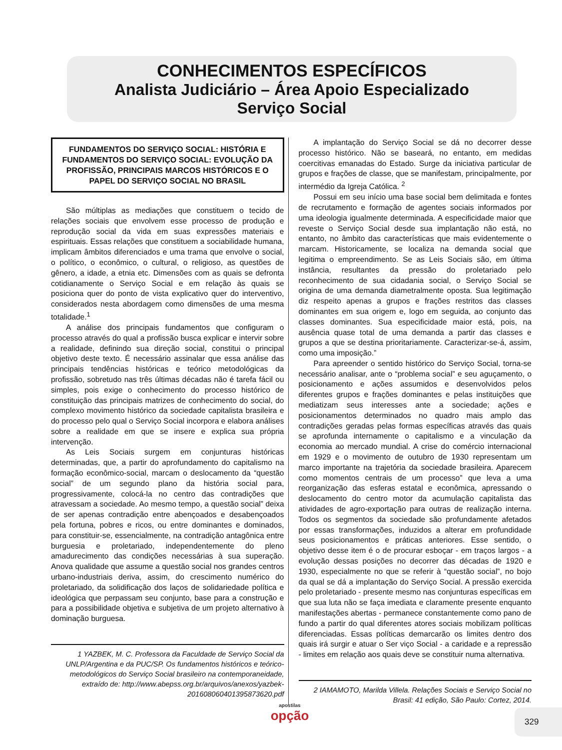CONHECIMENTOS ESPECÍFICOS
Analista Judiciário – Área Apoio Especializado
Serviço Social
FUNDAMENTOS DO SERVIÇO SOCIAL: HISTÓRIA E FUNDAMENTOS DO SERVIÇO SOCIAL: EVOLUÇÃO DA PROFISSÃO, PRINCIPAIS MARCOS HISTÓRICOS E O PAPEL DO SERVIÇO SOCIAL NO BRASIL
São múltiplas as mediações que constituem o tecido de relações sociais que envolvem esse processo de produção e reprodução social da vida em suas expressões materiais e espirituais. Essas relações que constituem a sociabilidade humana, implicam âmbitos diferenciados e uma trama que envolve o social, o político, o econômico, o cultural, o religioso, as questões de gênero, a idade, a etnia etc. Dimensões com as quais se defronta cotidianamente o Serviço Social e em relação às quais se posiciona quer do ponto de vista explicativo quer do interventivo, considerados nesta abordagem como dimensões de uma mesma totalidade.<sup>1</sup>
A análise dos principais fundamentos que configuram o processo através do qual a profissão busca explicar e intervir sobre a realidade, definindo sua direção social, constitui o principal objetivo deste texto. É necessário assinalar que essa análise das principais tendências históricas e teórico metodológicas da profissão, sobretudo nas três últimas décadas não é tarefa fácil ou simples, pois exige o conhecimento do processo histórico de constituição das principais matrizes de conhecimento do social, do complexo movimento histórico da sociedade capitalista brasileira e do processo pelo qual o Serviço Social incorpora e elabora análises sobre a realidade em que se insere e explica sua própria intervenção.
As Leis Sociais surgem em conjunturas históricas determinadas, que, a partir do aprofundamento do capitalismo na formação econômico-social, marcam o deslocamento da “questão social” de um segundo plano da história social para, progressivamente, colocá-la no centro das contradições que atravessam a sociedade. Ao mesmo tempo, a questão social” deixa de ser apenas contradição entre abençoados e desabençoados pela fortuna, pobres e ricos, ou entre dominantes e dominados, para constituir-se, essencialmente, na contradição antagônica entre burguesia e proletariado, independentemente do pleno amadurecimento das condições necessárias à sua superação. Anova qualidade que assume a questão social nos grandes centros urbano-industriais deriva, assim, do crescimento numérico do proletariado, da solidificação dos laços de solidariedade política e ideológica que perpassam seu conjunto, base para a construção e para a possibilidade objetiva e subjetiva de um projeto alternativo à dominação burguesa.
1 YAZBEK, M. C. Professora da Faculdade de Serviço Social da UNLP/Argentina e da PUC/SP. Os fundamentos históricos e teórico-metodológicos do Serviço Social brasileiro na contemporaneidade, extraído de: http://www.abepss.org.br/arquivos/anexos/yazbek-201608060401395873620.pdf
A implantação do Serviço Social se dá no decorrer desse processo histórico. Não se baseará, no entanto, em medidas coercitivas emanadas do Estado. Surge da iniciativa particular de grupos e frações de classe, que se manifestam, principalmente, por intermédio da Igreja Católica. <sup>2</sup>
Possui em seu início uma base social bem delimitada e fontes de recrutamento e formação de agentes sociais informados por uma ideologia igualmente determinada. A especificidade maior que reveste o Serviço Social desde sua implantação não está, no entanto, no âmbito das características que mais evidentemente o marcam. Historicamente, se localiza na demanda social que legitima o empreendimento. Se as Leis Sociais são, em última instância, resultantes da pressão do proletariado pelo reconhecimento de sua cidadania social, o Serviço Social se origina de uma demanda diametralmente oposta. Sua legitimação diz respeito apenas a grupos e frações restritos das classes dominantes em sua origem e, logo em seguida, ao conjunto das classes dominantes. Sua especificidade maior está, pois, na ausência quase total de uma demanda a partir das classes e grupos a que se destina prioritariamente. Caracterizar-se-á, assim, como uma imposição.”
Para apreender o sentido histórico do Serviço Social, torna-se necessário analisar, ante o “problema social” e seu aguçamento, o posicionamento e ações assumidos e desenvolvidos pelos diferentes grupos e frações dominantes e pelas instituições que mediatizam seus interesses ante a sociedade; ações e posicionamentos determinados no quadro mais amplo das contradições geradas pelas formas específicas através das quais se aprofunda internamente o capitalismo e a vinculação da economia ao mercado mundial. A crise do comércio internacional em 1929 e o movimento de outubro de 1930 representam um marco importante na trajetória da sociedade brasileira. Aparecem como momentos centrais de um processo” que leva a uma reorganização das esferas estatal e econômica, apressando o deslocamento do centro motor da acumulação capitalista das atividades de agro-exportação para outras de realização interna. Todos os segmentos da sociedade são profundamente afetados por essas transformações, induzidos a alterar em profundidade seus posicionamentos e práticas anteriores. Esse sentido, o objetivo desse item é o de procurar esboçar - em traços largos - a evolução dessas posições no decorrer das décadas de 1920 e 1930, especialmente no que se referir à “questão social”, no bojo da qual se dá a implantação do Serviço Social. A pressão exercida pelo proletariado - presente mesmo nas conjunturas específicas em que sua luta não se faça imediata e claramente presente enquanto manifestações abertas - permanece constantemente como pano de fundo a partir do qual diferentes atores sociais mobilizam políticas diferenciadas. Essas políticas demarcarão os limites dentro dos quais irá surgir e atuar o Ser viço Social - a caridade e a repressão - limites em relação aos quais deve se constituir numa alternativa.
2 IAMAMOTO, Marilda Villela. Relações Sociais e Serviço Social no Brasil: 41 edição, São Paulo: Cortez, 2014.
apostilas
opção
329